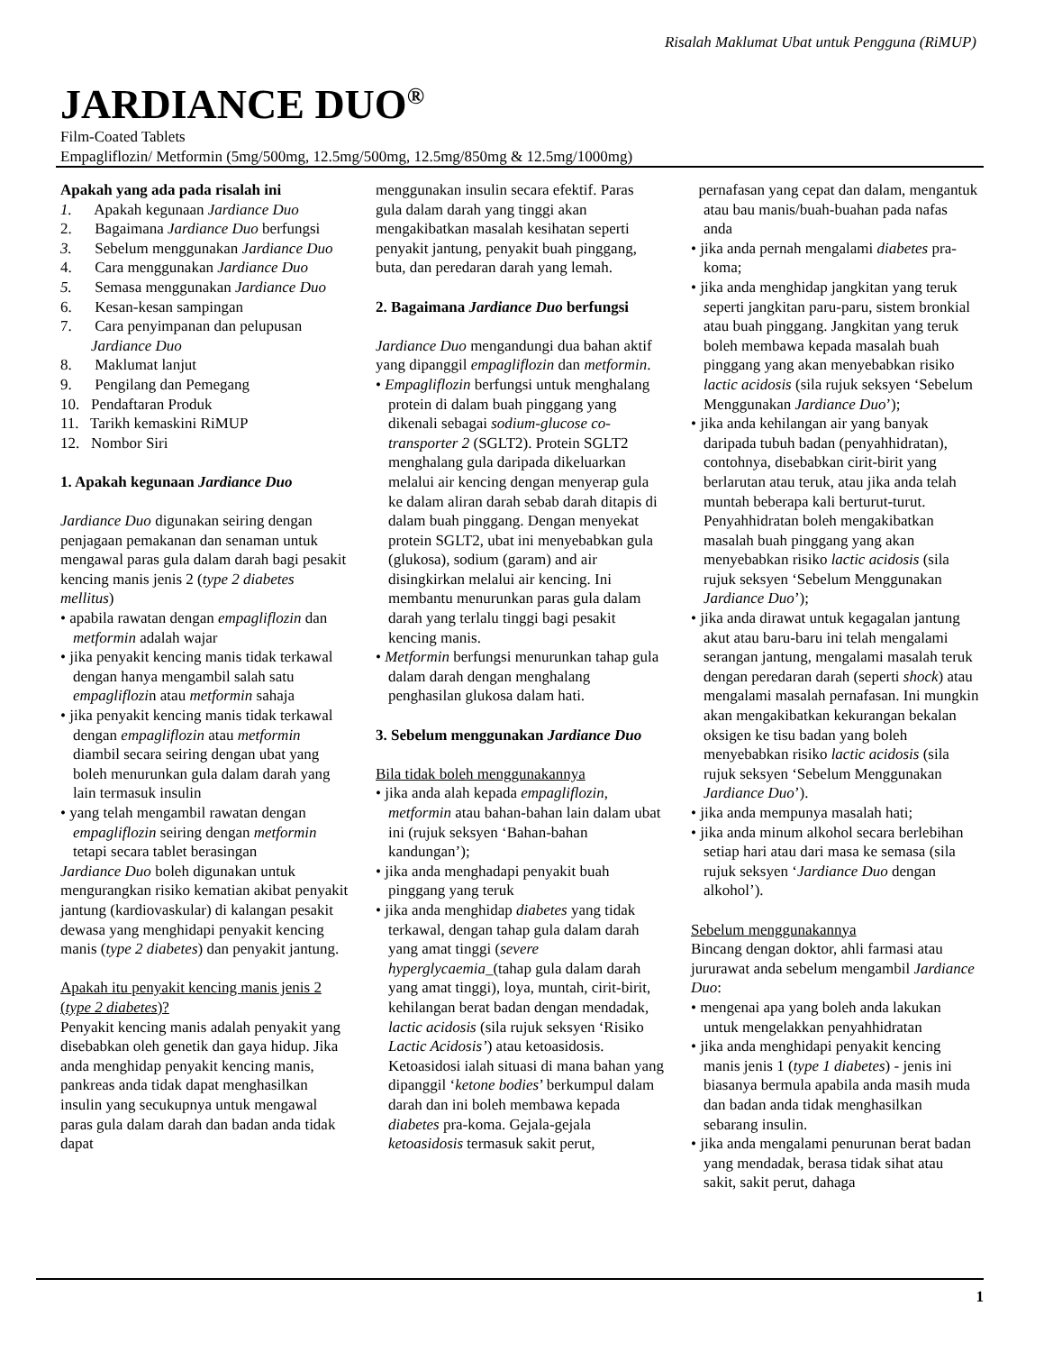Risalah Maklumat Ubat untuk Pengguna (RiMUP)
JARDIANCE DUO<sup>®</sup>
Film-Coated Tablets
Empagliflozin/ Metformin (5mg/500mg, 12.5mg/500mg, 12.5mg/850mg & 12.5mg/1000mg)
Apakah yang ada pada risalah ini
1. Apakah kegunaan Jardiance Duo
2. Bagaimana Jardiance Duo berfungsi
3. Sebelum menggunakan Jardiance Duo
4. Cara menggunakan Jardiance Duo
5. Semasa menggunakan Jardiance Duo
6. Kesan-kesan sampingan
7. Cara penyimpanan dan pelupusan Jardiance Duo
8. Maklumat lanjut
9. Pengilang dan Pemegang
10. Pendaftaran Produk
11. Tarikh kemaskini RiMUP
12. Nombor Siri
1. Apakah kegunaan Jardiance Duo
Jardiance Duo digunakan seiring dengan penjagaan pemakanan dan senaman untuk mengawal paras gula dalam darah bagi pesakit kencing manis jenis 2 (type 2 diabetes mellitus)
• apabila rawatan dengan empagliflozin dan metformin adalah wajar
• jika penyakit kencing manis tidak terkawal dengan hanya mengambil salah satu empagliflozin atau metformin sahaja
• jika penyakit kencing manis tidak terkawal dengan empagliflozin atau metformin diambil secara seiring dengan ubat yang boleh menurunkan gula dalam darah yang lain termasuk insulin
• yang telah mengambil rawatan dengan empagliflozin seiring dengan metformin tetapi secara tablet berasingan
Jardiance Duo boleh digunakan untuk mengurangkan risiko kematian akibat penyakit jantung (kardiovaskular) di kalangan pesakit dewasa yang menghidapi penyakit kencing manis (type 2 diabetes) dan penyakit jantung.
Apakah itu penyakit kencing manis jenis 2 (type 2 diabetes)?
Penyakit kencing manis adalah penyakit yang disebabkan oleh genetik dan gaya hidup. Jika anda menghidap penyakit kencing manis, pankreas anda tidak dapat menghasilkan insulin yang secukupnya untuk mengawal paras gula dalam darah dan badan anda tidak dapat
menggunakan insulin secara efektif. Paras gula dalam darah yang tinggi akan mengakibatkan masalah kesihatan seperti penyakit jantung, penyakit buah pinggang, buta, dan peredaran darah yang lemah.
2. Bagaimana Jardiance Duo berfungsi
Jardiance Duo mengandungi dua bahan aktif yang dipanggil empagliflozin dan metformin.
• Empagliflozin berfungsi untuk menghalang protein di dalam buah pinggang yang dikenali sebagai sodium-glucose co-transporter 2 (SGLT2). Protein SGLT2 menghalang gula daripada dikeluarkan melalui air kencing dengan menyerap gula ke dalam aliran darah sebab darah ditapis di dalam buah pinggang. Dengan menyekat protein SGLT2, ubat ini menyebabkan gula (glukosa), sodium (garam) and air disingkirkan melalui air kencing. Ini membantu menurunkan paras gula dalam darah yang terlalu tinggi bagi pesakit kencing manis.
• Metformin berfungsi menurunkan tahap gula dalam darah dengan menghalang penghasilan glukosa dalam hati.
3. Sebelum menggunakan Jardiance Duo
Bila tidak boleh menggunakannya
• jika anda alah kepada empagliflozin, metformin atau bahan-bahan lain dalam ubat ini (rujuk seksyen ‘Bahan-bahan kandungan’);
• jika anda menghadapi penyakit buah pinggang yang teruk
• jika anda menghidap diabetes yang tidak terkawal, dengan tahap gula dalam darah yang amat tinggi (severe hyperglycaemia_(tahap gula dalam darah yang amat tinggi), loya, muntah, cirit-birit, kehilangan berat badan dengan mendadak, lactic acidosis (sila rujuk seksyen ‘Risiko Lactic Acidosis’) atau ketoasidosis. Ketoasidosi ialah situasi di mana bahan yang dipanggil ‘ketone bodies’ berkumpul dalam darah dan ini boleh membawa kepada diabetes pra-koma. Gejala-gejala ketoasidosis termasuk sakit perut,
pernafasan yang cepat dan dalam, mengantuk atau bau manis/buah-buahan pada nafas anda
• jika anda pernah mengalami diabetes pra-koma;
• jika anda menghidap jangkitan yang teruk seperti jangkitan paru-paru, sistem bronkial atau buah pinggang. Jangkitan yang teruk boleh membawa kepada masalah buah pinggang yang akan menyebabkan risiko lactic acidosis (sila rujuk seksyen ‘Sebelum Menggunakan Jardiance Duo’);
• jika anda kehilangan air yang banyak daripada tubuh badan (penyahhidratan), contohnya, disebabkan cirit-birit yang berlarutan atau teruk, atau jika anda telah muntah beberapa kali berturut-turut. Penyahhidratan boleh mengakibatkan masalah buah pinggang yang akan menyebabkan risiko lactic acidosis (sila rujuk seksyen ‘Sebelum Menggunakan Jardiance Duo’);
• jika anda dirawat untuk kegagalan jantung akut atau baru-baru ini telah mengalami serangan jantung, mengalami masalah teruk dengan peredaran darah (seperti shock) atau mengalami masalah pernafasan. Ini mungkin akan mengakibatkan kekurangan bekalan oksigen ke tisu badan yang boleh menyebabkan risiko lactic acidosis (sila rujuk seksyen ‘Sebelum Menggunakan Jardiance Duo’).
• jika anda mempunya masalah hati;
• jika anda minum alkohol secara berlebihan setiap hari atau dari masa ke semasa (sila rujuk seksyen ‘Jardiance Duo dengan alkohol’).
Sebelum menggunakannya
Bincang dengan doktor, ahli farmasi atau jururawat anda sebelum mengambil Jardiance Duo:
• mengenai apa yang boleh anda lakukan untuk mengelakkan penyahhidratan
• jika anda menghidapi penyakit kencing manis jenis 1 (type 1 diabetes) - jenis ini biasanya bermula apabila anda masih muda dan badan anda tidak menghasilkan sebarang insulin.
• jika anda mengalami penurunan berat badan yang mendadak, berasa tidak sihat atau sakit, sakit perut, dahaga
1